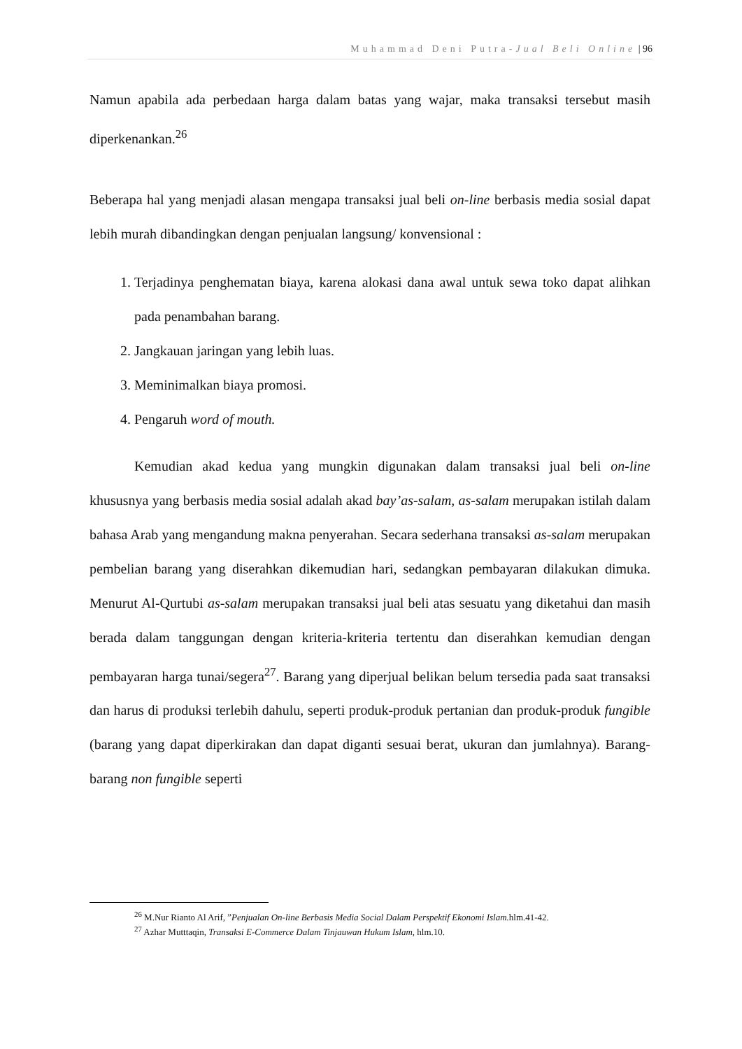Muhammad Deni Putra-Jual Beli Online | 96
Namun apabila ada perbedaan harga dalam batas yang wajar, maka transaksi tersebut masih diperkenankan.<sup>26</sup>
Beberapa hal yang menjadi alasan mengapa transaksi jual beli on-line berbasis media sosial dapat lebih murah dibandingkan dengan penjualan langsung/ konvensional :
1. Terjadinya penghematan biaya, karena alokasi dana awal untuk sewa toko dapat alihkan pada penambahan barang.
2. Jangkauan jaringan yang lebih luas.
3. Meminimalkan biaya promosi.
4. Pengaruh word of mouth.
Kemudian akad kedua yang mungkin digunakan dalam transaksi jual beli on-line khususnya yang berbasis media sosial adalah akad bay’as-salam, as-salam merupakan istilah dalam bahasa Arab yang mengandung makna penyerahan. Secara sederhana transaksi as-salam merupakan pembelian barang yang diserahkan dikemudian hari, sedangkan pembayaran dilakukan dimuka. Menurut Al-Qurtubi as-salam merupakan transaksi jual beli atas sesuatu yang diketahui dan masih berada dalam tanggungan dengan kriteria-kriteria tertentu dan diserahkan kemudian dengan pembayaran harga tunai/segera<sup>27</sup>. Barang yang diperjual belikan belum tersedia pada saat transaksi dan harus di produksi terlebih dahulu, seperti produk-produk pertanian dan produk-produk fungible (barang yang dapat diperkirakan dan dapat diganti sesuai berat, ukuran dan jumlahnya). Barang-barang non fungible seperti
<sup>26</sup> M.Nur Rianto Al Arif, ”Penjualan On-line Berbasis Media Social Dalam Perspektif Ekonomi Islam. hlm.41-42.
<sup>27</sup> Azhar Mutttaqin, Transaksi E-Commerce Dalam Tinjauwan Hukum Islam, hlm.10.